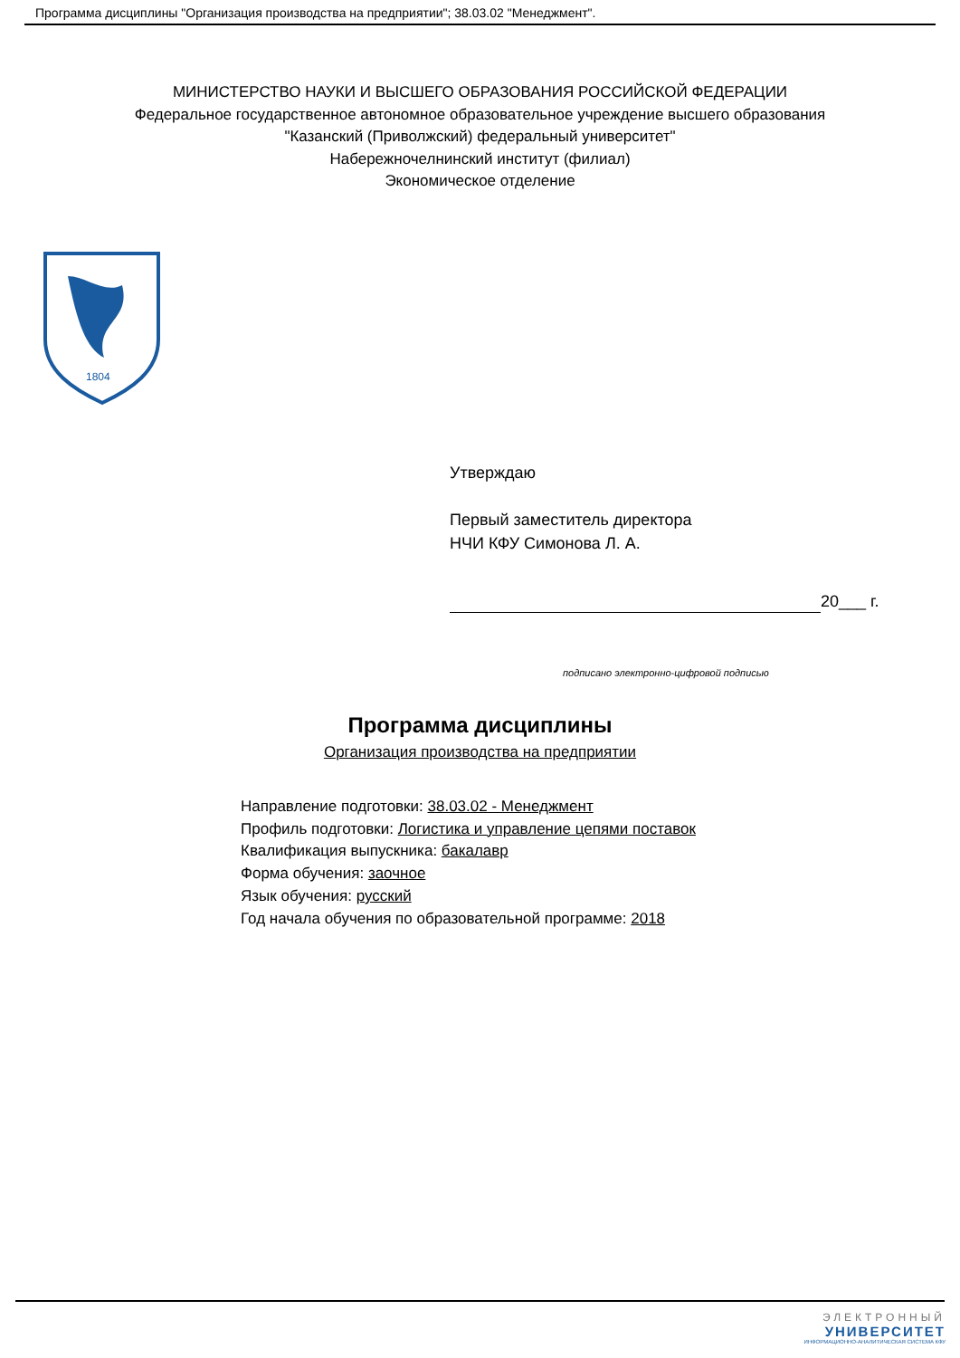Программа дисциплины "Организация производства на предприятии"; 38.03.02 "Менеджмент".
МИНИСТЕРСТВО НАУКИ И ВЫСШЕГО ОБРАЗОВАНИЯ РОССИЙСКОЙ ФЕДЕРАЦИИ
Федеральное государственное автономное образовательное учреждение высшего образования
"Казанский (Приволжский) федеральный университет"
Набережночелнинский институт (филиал)
Экономическое отделение
1804
Утверждаю
Первый заместитель директора
НЧИ КФУ Симонова Л. А.
20___ г.
подписано электронно-цифровой подписью
Программа дисциплины
Организация производства на предприятии
Направление подготовки: 38.03.02 - Менеджмент
Профиль подготовки: Логистика и управление цепями поставок
Квалификация выпускника: бакалавр
Форма обучения: заочное
Язык обучения: русский
Год начала обучения по образовательной программе: 2018
ЭЛЕКТРОННЫЙ
УНИВЕРСИТЕТ
ИНФОРМАЦИОННО-АНАЛИТИЧЕСКАЯ СИСТЕМА КФУ